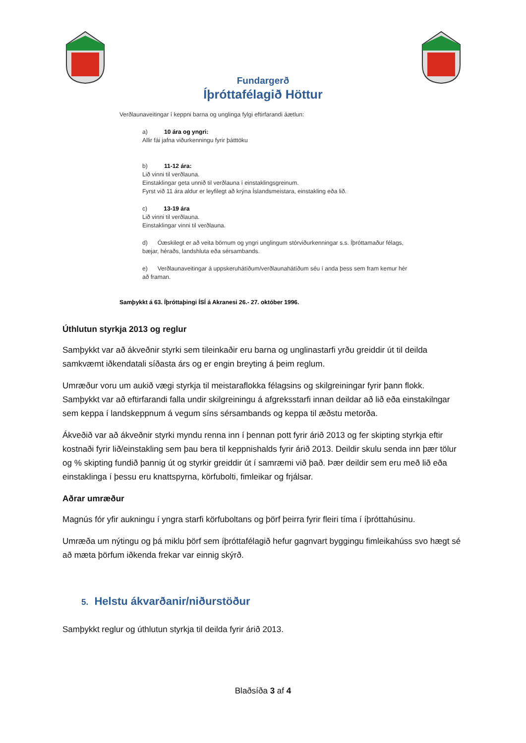Fundargerð
Íþróttafélagið Höttur
Verðlaunaveitingar í keppni barna og unglinga fylgi eftirfarandi áætlun:
a) 10 ára og yngri:
Allir fái jafna viðurkenningu fyrir þátttöku
b) 11-12 ára:
Lið vinni til verðlauna.
Einstaklingar geta unnið til verðlauna í einstaklingsgreinum.
Fyrst við 11 ára aldur er leyfilegt að krýna Íslandsmeistara, einstakling eða lið.
c) 13-19 ára
Lið vinni til verðlauna.
Einstaklingar vinni til verðlauna.
d) Óæskilegt er að veita börnum og yngri unglingum stórviðurkenningar s.s. Íþróttamaður félags, bæjar, héraðs, landshluta eða sérsambands.
e) Verðlaunaveitingar á uppskeruhátíðum/verðlaunahátíðum séu í anda þess sem fram kemur hér að framan.
Samþykkt á 63. Íþróttaþingi ÍSÍ á Akranesi 26.- 27. október 1996.
Úthlutun styrkja 2013 og reglur
Samþykkt var að ákveðnir styrki sem tileinkaðir eru barna og unglinastarfi yrðu greiddir út til deilda samkvæmt iðkendatali síðasta árs og er engin breyting á þeim reglum.
Umræður voru um aukið vægi styrkja til meistaraflokka félagsins og skilgreiningar fyrir þann flokk. Samþykkt var að eftirfarandi falla undir skilgreiningu á afgreksstarfi innan deildar að lið eða einstakilngar sem keppa í landskeppnum á vegum síns sérsambands og keppa til æðstu metorða.
Ákveðið var að ákveðnir styrki myndu renna inn í þennan pott fyrir árið 2013 og fer skipting styrkja eftir kostnaði fyrir lið/einstakling sem þau bera til keppnishalds fyrir árið 2013. Deildir skulu senda inn þær tölur og % skipting fundið þannig út og styrkir greiddir út í samræmi við það. Þær deildir sem eru með lið eða einstaklinga í þessu eru knattspyrna, körfubolti, fimleikar og frjálsar.
Aðrar umræður
Magnús fór yfir aukningu í yngra starfi körfuboltans og þörf þeirra fyrir fleiri tíma í íþróttahúsinu.
Umræða um nýtingu og þá miklu þörf sem íþróttafélagið hefur gagnvart byggingu fimleikahúss svo hægt sé að mæta þörfum iðkenda frekar var einnig skýrð.
5. Helstu ákvarðanir/niðurstöður
Samþykkt reglur og úthlutun styrkja til deilda fyrir árið 2013.
Blaðsíða 3 af 4